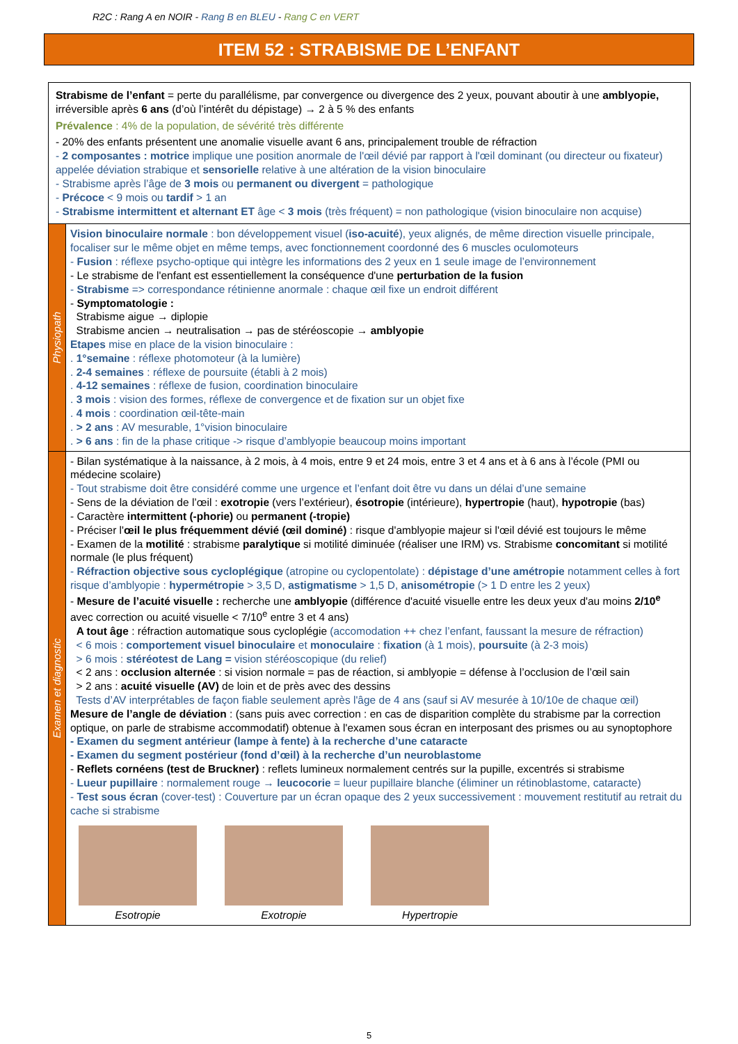R2C : Rang A en NOIR - Rang B en BLEU - Rang C en VERT
ITEM 52 : STRABISME DE L’ENFANT
| Strabisme de l’enfant = perte du parallélisme, par convergence ou divergence des 2 yeux, pouvant aboutir à une amblyopie, irréversible après 6 ans (d’où l’intérêt du dépistage) → 2 à 5 % des enfants Prévalence : 4% de la population, de sévérité très différente - 20% des enfants présentent une anomalie visuelle avant 6 ans, principalement trouble de réfraction - 2 composantes : motrice implique une position anormale de l'œil dévié par rapport à l'œil dominant (ou directeur ou fixateur) appelée déviation strabique et sensorielle relative à une altération de la vision binoculaire - Strabisme après l’âge de 3 mois ou permanent ou divergent = pathologique - Précoce < 9 mois ou tardif > 1 an - Strabisme intermittent et alternant ET âge < 3 mois (très fréquent) = non pathologique (vision binoculaire non acquise) | |
| Physiopath | Vision binoculaire normale : bon développement visuel ( iso-acuité ), yeux alignés, de même direction visuelle principale, focaliser sur le même objet en même temps, avec fonctionnement coordonné des 6 muscles oculomoteurs - Fusion : réflexe psycho-optique qui intègre les informations des 2 yeux en 1 seule image de l’environnement - Le strabisme de l'enfant est essentiellement la conséquence d'une perturbation de la fusion - Strabisme => correspondance rétinienne anormale : chaque œil fixe un endroit différent - Symptomatologie : Strabisme aigue → diplopie Strabisme ancien → neutralisation → pas de stéréoscopie → amblyopie Etapes mise en place de la vision binoculaire : . 1°semaine : réflexe photomoteur (à la lumière) . 2-4 semaines : réflexe de poursuite (établi à 2 mois) . 4-12 semaines : réflexe de fusion, coordination binoculaire . 3 mois : vision des formes, réflexe de convergence et de fixation sur un objet fixe . 4 mois : coordination œil-tête-main . > 2 ans : AV mesurable, 1°vision binoculaire . > 6 ans : fin de la phase critique -> risque d’amblyopie beaucoup moins important |
| Examen et diagnostic | - Bilan systématique à la naissance, à 2 mois, à 4 mois, entre 9 et 24 mois, entre 3 et 4 ans et à 6 ans à l’école (PMI ou médecine scolaire) - Tout strabisme doit être considéré comme une urgence et l’enfant doit être vu dans un délai d’une semaine - Sens de la déviation de l’œil : exotropie (vers l’extérieur), ésotropie (intérieure), hypertropie (haut), hypotropie (bas) - Caractère intermittent (-phorie) ou permanent (-tropie) - Préciser l' œil le plus fréquemment dévié (œil dominé) : risque d'amblyopie majeur si l'œil dévié est toujours le même - Examen de la motilité : strabisme paralytique si motilité diminuée (réaliser une IRM) vs. Strabisme concomitant si motilité normale (le plus fréquent) - Réfraction objective sous cycloplégique (atropine ou cyclopentolate) : dépistage d’une amétropie notamment celles à fort risque d’amblyopie : hypermétropie > 3,5 D, astigmatisme > 1,5 D, anisométropie (> 1 D entre les 2 yeux) - Mesure de l’acuité visuelle : recherche une amblyopie (différence d'acuité visuelle entre les deux yeux d'au moins 2/10<sup>e</sup> avec correction ou acuité visuelle < 7/10<sup>e</sup> entre 3 et 4 ans) A tout âge : réfraction automatique sous cycloplégie (accomodation ++ chez l’enfant, faussant la mesure de réfraction) < 6 mois : comportement visuel binoculaire et monoculaire : fixation (à 1 mois), poursuite (à 2-3 mois) > 6 mois : stéréotest de Lang = vision stéréoscopique (du relief) < 2 ans : occlusion alternée : si vision normale = pas de réaction, si amblyopie = défense à l’occlusion de l’œil sain > 2 ans : acuité visuelle (AV) de loin et de près avec des dessins Tests d’AV interprétables de façon fiable seulement après l'âge de 4 ans (sauf si AV mesurée à 10/10e de chaque œil) Mesure de l’angle de déviation : (sans puis avec correction : en cas de disparition complète du strabisme par la correction optique, on parle de strabisme accommodatif) obtenue à l'examen sous écran en interposant des prismes ou au synoptophore - Examen du segment antérieur (lampe à fente) à la recherche d’une cataracte - Examen du segment postérieur (fond d’œil) à la recherche d’un neuroblastome - Reflets cornéens (test de Bruckner) : reflets lumineux normalement centrés sur la pupille, excentrés si strabisme - Lueur pupillaire : normalement rouge → leucocorie = lueur pupillaire blanche (éliminer un rétinoblastome, cataracte) - Test sous écran (cover-test) : Couverture par un écran opaque des 2 yeux successivement : mouvement restitutif au retrait du cache si strabisme Esotropie Exotropie Hypertropie |
5